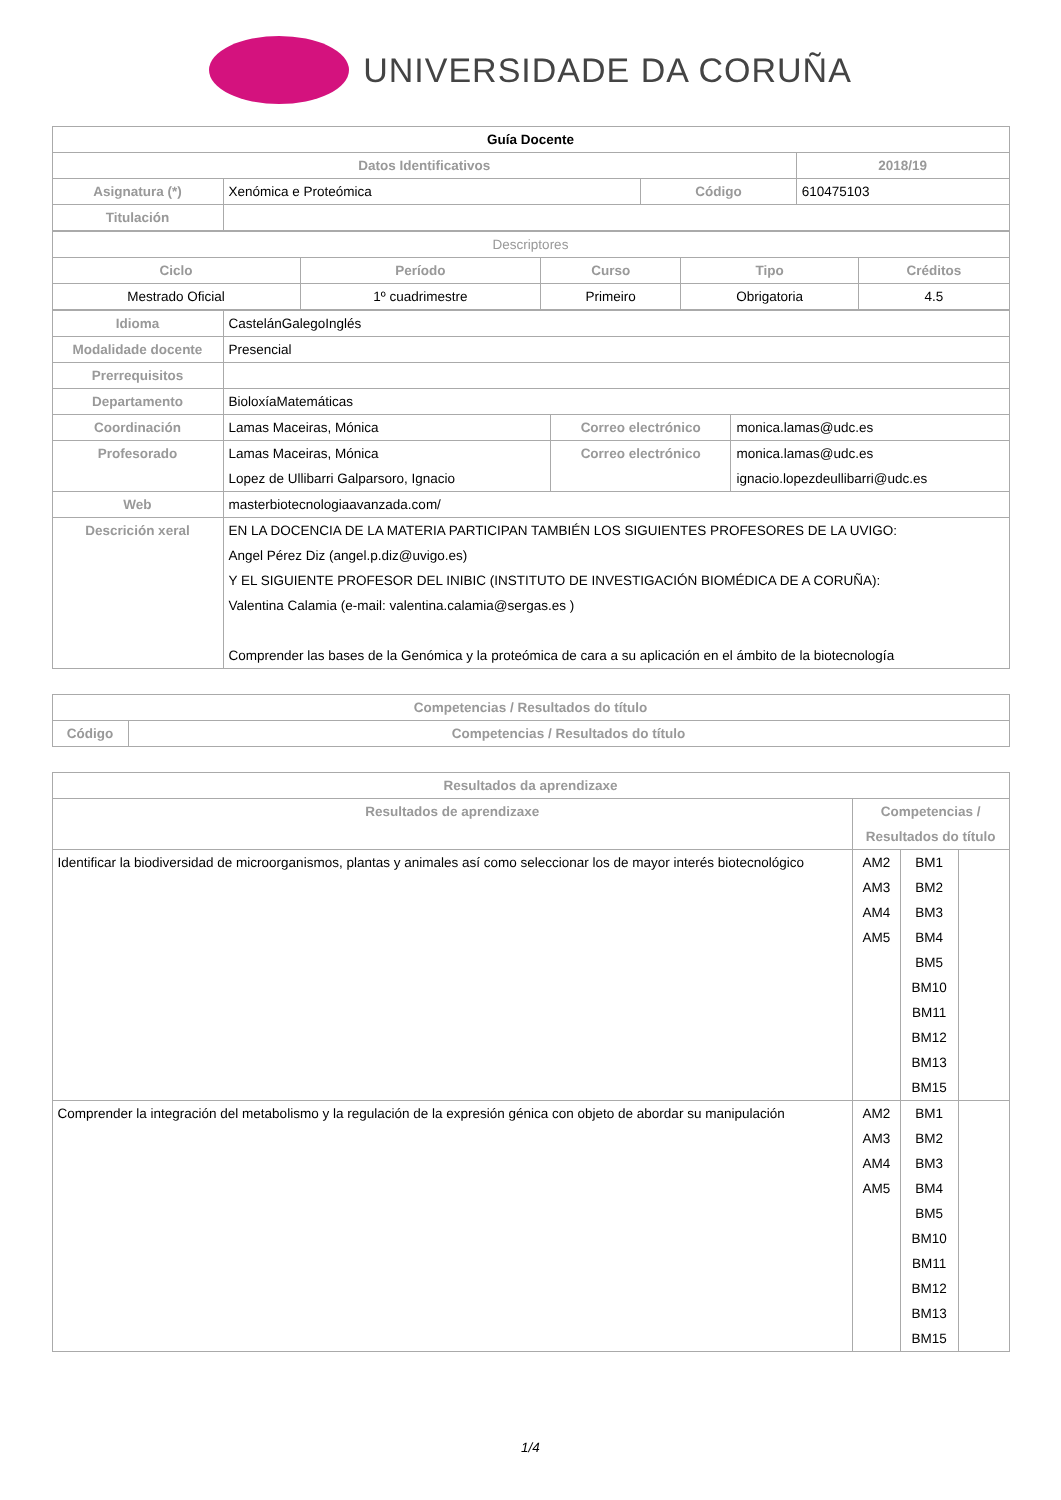UNIVERSIDADE DA CORUÑA
| Guía Docente | | | | |
| Datos Identificativos | | | | 2018/19 |
| Asignatura (*) | Xenómica e Proteómica | Código | 610475103 | |
| Titulación | | | | |
| Descriptores | | | | |
| Ciclo | Período | Curso | Tipo | Créditos |
| Mestrado Oficial | 1º cuadrimestre | Primeiro | Obrigatoria | 4.5 |
| Idioma | CastelánGalegoInglés | | |
| Modalidade docente | Presencial | | |
| Prerrequisitos | | | |
| Departamento | BioloxíaMatemáticas | | |
| Coordinación | Lamas Maceiras, Mónica | Correo electrónico | monica.lamas@udc.es |
| Profesorado | Lamas Maceiras, Mónica Lopez de Ullibarri Galparsoro, Ignacio | Correo electrónico | monica.lamas@udc.es ignacio.lopezdeullibarri@udc.es |
| Web | masterbiotecnologiaavanzada.com/ | | |
| Descrición xeral | EN LA DOCENCIA DE LA MATERIA PARTICIPAN TAMBIÉN LOS SIGUIENTES PROFESORES DE LA UVIGO: Angel Pérez Diz (angel.p.diz@uvigo.es) Y EL SIGUIENTE PROFESOR DEL INIBIC (INSTITUTO DE INVESTIGACIÓN BIOMÉDICA DE A CORUÑA): Valentina Calamia (e-mail: valentina.calamia@sergas.es ) Comprender las bases de la Genómica y la proteómica de cara a su aplicación en el ámbito de la biotecnología | | |
| Competencias / Resultados do título | |
| --- | --- |
| Código | Competencias / Resultados do título |
| Resultados da aprendizaxe | | | |
| --- | --- | --- | --- |
| Resultados de aprendizaxe | Competencias / Resultados do título | | |
| Identificar la biodiversidad de microorganismos, plantas y animales así como seleccionar los de mayor interés biotecnológico | AM2 AM3 AM4 AM5 | BM1 BM2 BM3 BM4 BM5 BM10 BM11 BM12 BM13 BM15 | |
| Comprender la integración del metabolismo y la regulación de la expresión génica con objeto de abordar su manipulación | AM2 AM3 AM4 AM5 | BM1 BM2 BM3 BM4 BM5 BM10 BM11 BM12 BM13 BM15 | |
1/4